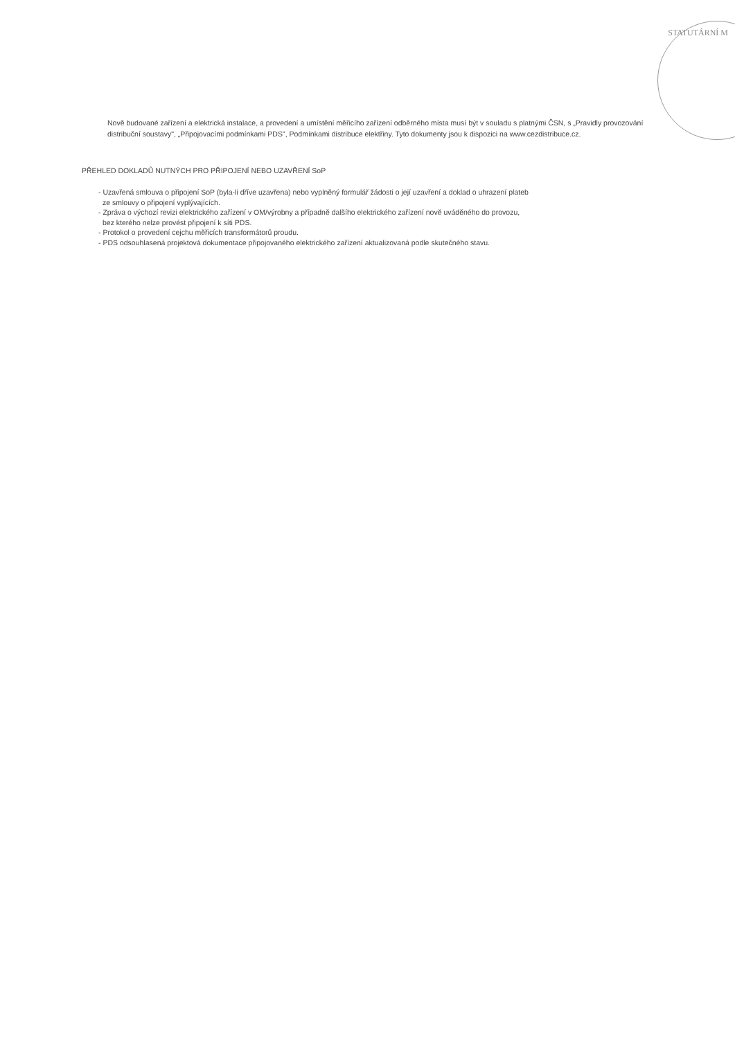STATUTÁRNÍ M
Nově budované zařízení a elektrická instalace, a provedení a umístění měřicího zařízení odběrného místa musí být v souladu s platnými ČSN, s „Pravidly provozování distribuční soustavy", „Připojovacími podmínkami PDS", Podmínkami distribuce elektřiny. Tyto dokumenty jsou k dispozici na www.cezdistribuce.cz.
PŘEHLED DOKLADŮ NUTNÝCH PRO PŘIPOJENÍ NEBO UZAVŘENÍ SoP
- Uzavřená smlouva o připojení SoP (byla-li dříve uzavřena) nebo vyplněný formulář žádosti o její uzavření a doklad o uhrazení plateb
ze smlouvy o připojení vyplývajících.
- Zpráva o výchozí revizi elektrického zařízení v OM/výrobny a případně dalšího elektrického zařízení nově uváděného do provozu,
bez kterého nelze provést připojení k síti PDS.
- Protokol o provedení cejchu měřicích transformátorů proudu.
- PDS odsouhlasená projektová dokumentace připojovaného elektrického zařízení aktualizovaná podle skutečného stavu.